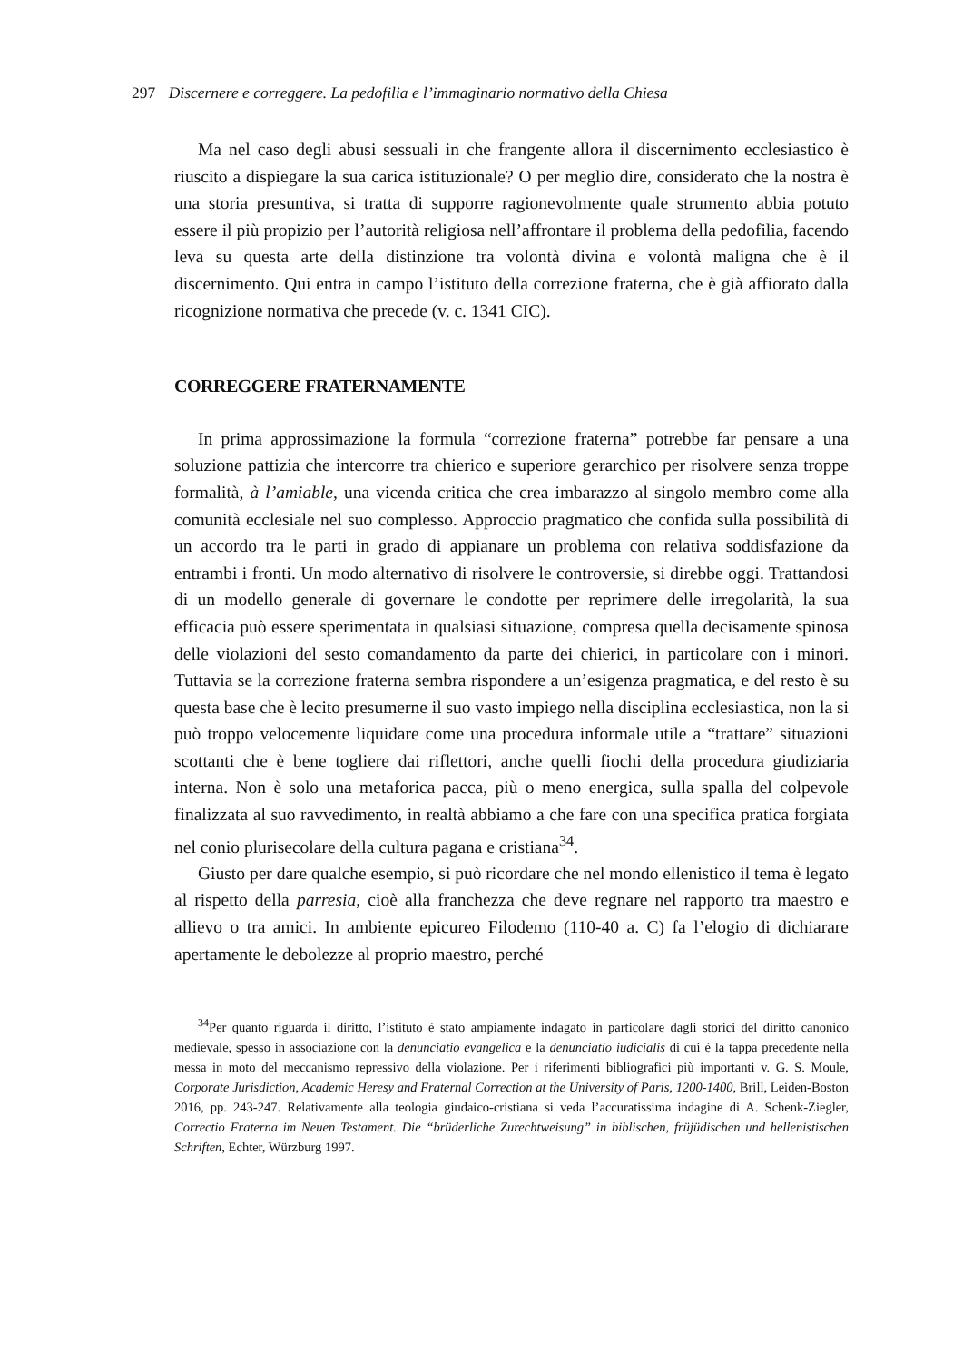297 Discernere e correggere. La pedofilia e l’immaginario normativo della Chiesa
Ma nel caso degli abusi sessuali in che frangente allora il discernimento ecclesiastico è riuscito a dispiegare la sua carica istituzionale? O per meglio dire, considerato che la nostra è una storia presuntiva, si tratta di supporre ragionevolmente quale strumento abbia potuto essere il più propizio per l’autorità religiosa nell’affrontare il problema della pedofilia, facendo leva su questa arte della distinzione tra volontà divina e volontà maligna che è il discernimento. Qui entra in campo l’istituto della correzione fraterna, che è già affiorato dalla ricognizione normativa che precede (v. c. 1341 CIC).
CORREGGERE FRATERNAMENTE
In prima approssimazione la formula “correzione fraterna” potrebbe far pensare a una soluzione pattizia che intercorre tra chierico e superiore gerarchico per risolvere senza troppe formalità, à l’amiable, una vicenda critica che crea imbarazzo al singolo membro come alla comunità ecclesiale nel suo complesso. Approccio pragmatico che confida sulla possibilità di un accordo tra le parti in grado di appianare un problema con relativa soddisfazione da entrambi i fronti. Un modo alternativo di risolvere le controversie, si direbbe oggi. Trattandosi di un modello generale di governare le condotte per reprimere delle irregolarità, la sua efficacia può essere sperimentata in qualsiasi situazione, compresa quella decisamente spinosa delle violazioni del sesto comandamento da parte dei chierici, in particolare con i minori. Tuttavia se la correzione fraterna sembra rispondere a un’esigenza pragmatica, e del resto è su questa base che è lecito presumerne il suo vasto impiego nella disciplina ecclesiastica, non la si può troppo velocemente liquidare come una procedura informale utile a “trattare” situazioni scottanti che è bene togliere dai riflettori, anche quelli fiochi della procedura giudiziaria interna. Non è solo una metaforica pacca, più o meno energica, sulla spalla del colpevole finalizzata al suo ravvedimento, in realtà abbiamo a che fare con una specifica pratica forgiata nel conio plurisecolare della cultura pagana e cristiana<sup>34</sup>.
Giusto per dare qualche esempio, si può ricordare che nel mondo ellenistico il tema è legato al rispetto della parresia, cioè alla franchezza che deve regnare nel rapporto tra maestro e allievo o tra amici. In ambiente epicureo Filodemo (110-40 a. C) fa l’elogio di dichiarare apertamente le debolezze al proprio maestro, perché
<sup>34</sup> Per quanto riguarda il diritto, l’istituto è stato ampiamente indagato in particolare dagli storici del diritto canonico medievale, spesso in associazione con la denunciatio evangelica e la denunciatio iudicialis di cui è la tappa precedente nella messa in moto del meccanismo repressivo della violazione. Per i riferimenti bibliografici più importanti v. G. S. Moule, Corporate Jurisdiction, Academic Heresy and Fraternal Correction at the University of Paris, 1200-1400, Brill, Leiden-Boston 2016, pp. 243-247. Relativamente alla teologia giudaico-cristiana si veda l’accuratissima indagine di A. Schenk-Ziegler, Correctio Fraterna im Neuen Testament. Die “brüderliche Zurechtweisung” in biblischen, früjüdischen und hellenistischen Schriften, Echter, Würzburg 1997.